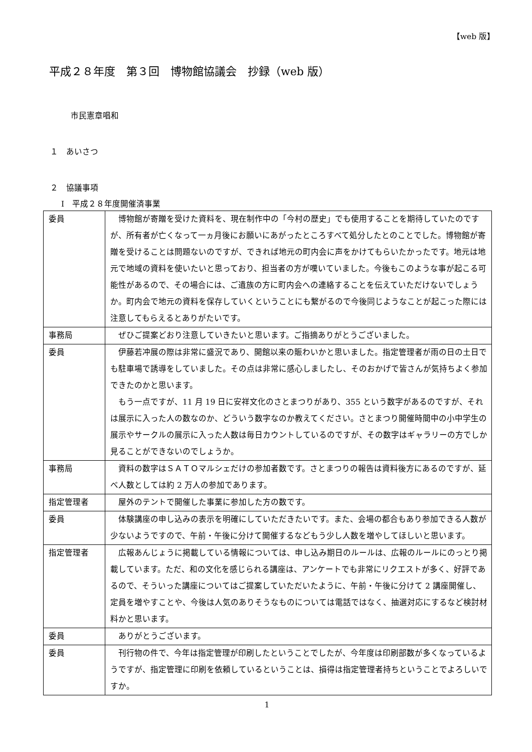【web 版】
平成２８年度　第３回　博物館協議会　抄録（web 版）
市民憲章唱和
１　あいさつ
２　協議事項
Ⅰ　平成２８年度開催済事業
| 委員 | 博物館が寄贈を受けた資料を、現在制作中の「今村の歴史」でも使用することを期待していたのですが、所有者が亡くなって一ヵ月後にお願いにあがったところすべて処分したとのことでした。博物館が寄贈を受けることは問題ないのですが、できれば地元の町内会に声をかけてもらいたかったです。地元は地元で地域の資料を使いたいと思っており、担当者の方が嘆いていました。今後もこのような事が起こる可能性があるので、その場合には、ご遺族の方に町内会への連絡することを伝えていただけないでしょうか。町内会で地元の資料を保存していくということにも繋がるので今後同じようなことが起こった際には注意してもらえるとありがたいです。 |
| 事務局 | ぜひご提案どおり注意していきたいと思います。ご指摘ありがとうございました。 |
| 委員 | 伊藤若冲展の際は非常に盛況であり、開館以来の賑わいかと思いました。指定管理者が雨の日の土日でも駐車場で誘導をしていました。その点は非常に感心しましたし、そのおかげで皆さんが気持ちよく参加できたのかと思います。 もう一点ですが、11 月 19 日に安祥文化のさとまつりがあり、355 という数字があるのですが、それは展示に入った人の数なのか、どういう数字なのか教えてください。さとまつり開催時間中の小中学生の展示やサークルの展示に入った人数は毎日カウントしているのですが、その数字はギャラリーの方でしか見ることができないのでしょうか。 |
| 事務局 | 資料の数字はＳＡＴＯマルシェだけの参加者数です。さとまつりの報告は資料後方にあるのですが、延べ人数としては約 2 万人の参加であります。 |
| 指定管理者 | 屋外のテントで開催した事業に参加した方の数です。 |
| 委員 | 体験講座の申し込みの表示を明確にしていただきたいです。また、会場の都合もあり参加できる人数が少ないようですので、午前・午後に分けて開催するなどもう少し人数を増やしてほしいと思います。 |
| 指定管理者 | 広報あんじょうに掲載している情報については、申し込み期日のルールは、広報のルールにのっとり掲載しています。ただ、和の文化を感じられる講座は、アンケートでも非常にリクエストが多く、好評であるので、そういった講座についてはご提案していただいたように、午前・午後に分けて 2 講座開催し、定員を増やすことや、今後は人気のありそうなものについては電話ではなく、抽選対応にするなど検討材料かと思います。 |
| 委員 | ありがとうございます。 |
| 委員 | 刊行物の件で、今年は指定管理が印刷したということでしたが、今年度は印刷部数が多くなっているようですが、指定管理に印刷を依頼しているということは、損得は指定管理者持ちということでよろしいですか。 |
1